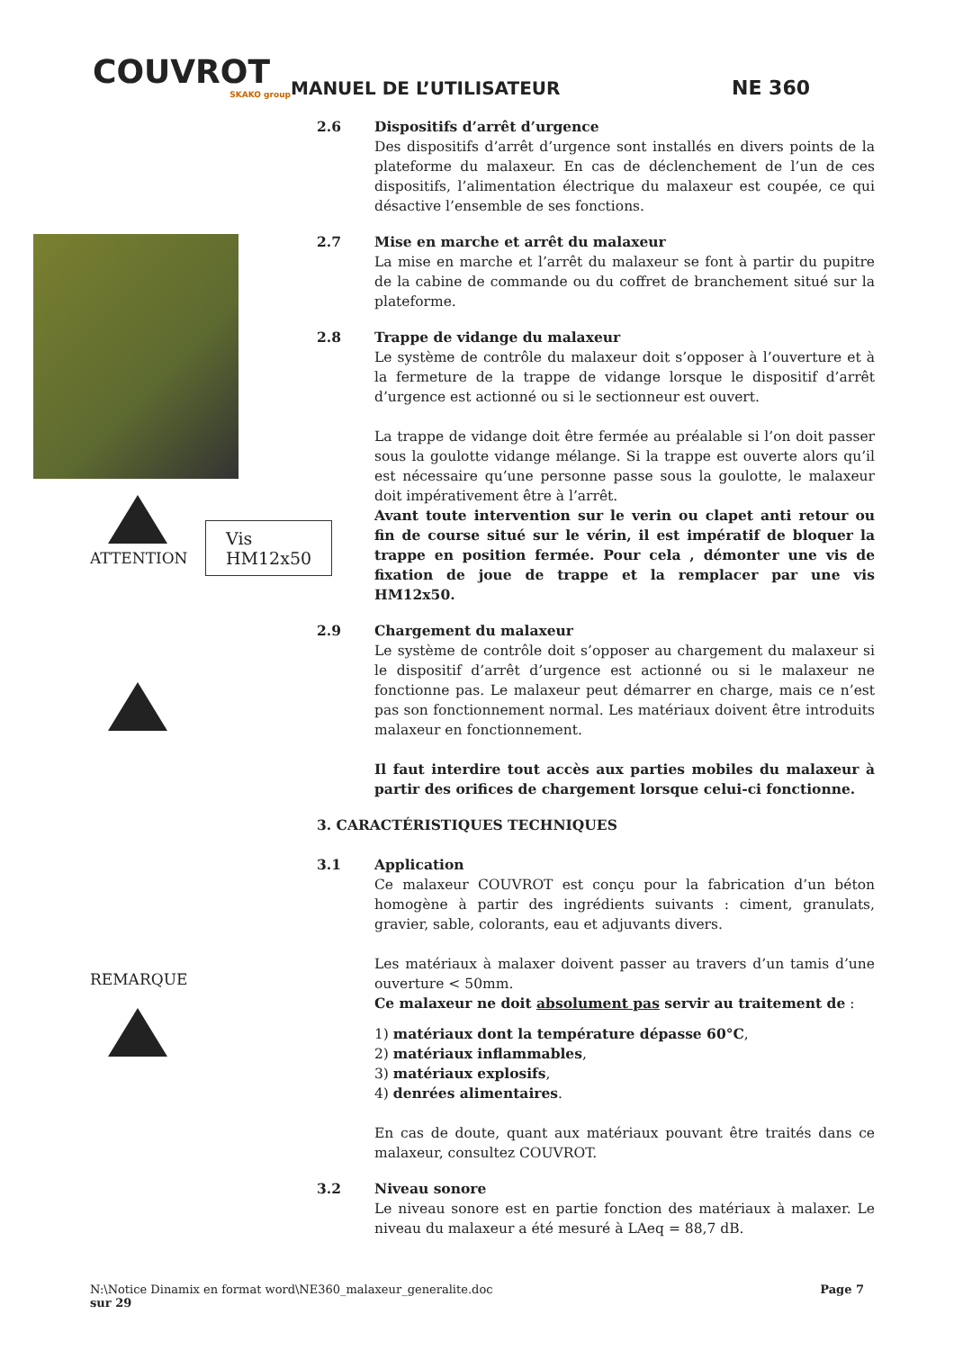COUVROT
SKAKO group
MANUEL DE L’UTILISATEUR
NE 360
ATTENTION
Vis HM12x50
REMARQUE
2.6 Dispositifs d’arrêt d’urgence
Des dispositifs d’arrêt d’urgence sont installés en divers points de la plateforme du malaxeur. En cas de déclenchement de l’un de ces dispositifs, l’alimentation électrique du malaxeur est coupée, ce qui désactive l’ensemble de ses fonctions.
2.7 Mise en marche et arrêt du malaxeur
La mise en marche et l’arrêt du malaxeur se font à partir du pupitre de la cabine de commande ou du coffret de branchement situé sur la plateforme.
2.8 Trappe de vidange du malaxeur
Le système de contrôle du malaxeur doit s’opposer à l’ouverture et à la fermeture de la trappe de vidange lorsque le dispositif d’arrêt d’urgence est actionné ou si le sectionneur est ouvert.
La trappe de vidange doit être fermée au préalable si l’on doit passer sous la goulotte vidange mélange. Si la trappe est ouverte alors qu’il est nécessaire qu’une personne passe sous la goulotte, le malaxeur doit impérativement être à l’arrêt.
Avant toute intervention sur le verin ou clapet anti retour ou fin de course situé sur le vérin, il est impératif de bloquer la trappe en position fermée. Pour cela , démonter une vis de fixation de joue de trappe et la remplacer par une vis HM12x50.
2.9 Chargement du malaxeur
Le système de contrôle doit s’opposer au chargement du malaxeur si le dispositif d’arrêt d’urgence est actionné ou si le malaxeur ne fonctionne pas. Le malaxeur peut démarrer en charge, mais ce n’est pas son fonctionnement normal. Les matériaux doivent être introduits malaxeur en fonctionnement.
Il faut interdire tout accès aux parties mobiles du malaxeur à partir des orifices de chargement lorsque celui-ci fonctionne.
3. CARACTÉRISTIQUES TECHNIQUES
3.1 Application
Ce malaxeur COUVROT est conçu pour la fabrication d’un béton homogène à partir des ingrédients suivants : ciment, granulats, gravier, sable, colorants, eau et adjuvants divers.
Les matériaux à malaxer doivent passer au travers d’un tamis d’une ouverture < 50mm.
Ce malaxeur ne doit absolument pas servir au traitement de :
1) matériaux dont la température dépasse 60°C,
2) matériaux inflammables,
3) matériaux explosifs,
4) denrées alimentaires.
En cas de doute, quant aux matériaux pouvant être traités dans ce malaxeur, consultez COUVROT.
3.2 Niveau sonore
Le niveau sonore est en partie fonction des matériaux à malaxer. Le niveau du malaxeur a été mesuré à LAeq = 88,7 dB.
N:\Notice Dinamix en format word\NE360_malaxeur_generalite.doc Page 7
sur 29